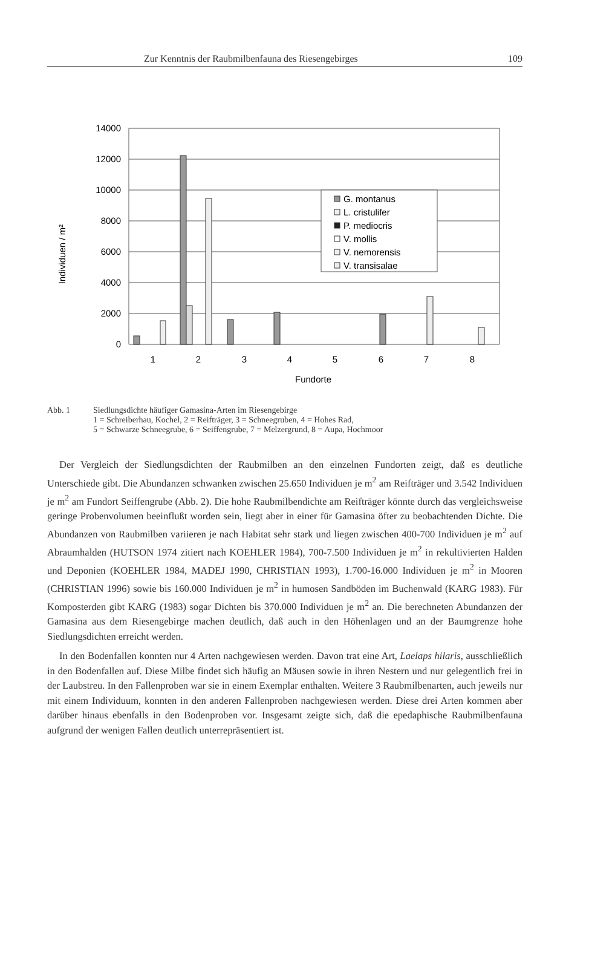Zur Kenntnis der Raubmilbenfauna des Riesengebirges 109
Individuen / m²
14000
12000
10000
8000
6000
4000
2000
0
1
2
3
4
5
6
7
8
Fundorte
G. montanus
L. cristulifer
P. mediocris
V. mollis
V. nemorensis
V. transisalae
Abb. 1 Siedlungsdichte häufiger Gamasina-Arten im Riesengebirge
1 = Schreiberhau, Kochel, 2 = Reifträger, 3 = Schneegruben, 4 = Hohes Rad,
5 = Schwarze Schneegrube, 6 = Seiffengrube, 7 = Melzergrund, 8 = Aupa, Hochmoor
Der Vergleich der Siedlungsdichten der Raubmilben an den einzelnen Fundorten zeigt, daß es deutliche Unterschiede gibt. Die Abundanzen schwanken zwischen 25.650 Individuen je m<sup>2</sup> am Reifträger und 3.542 Individuen je m<sup>2</sup> am Fundort Seiffengrube (Abb. 2). Die hohe Raubmilbendichte am Reifträger könnte durch das vergleichsweise geringe Probenvolumen beeinflußt worden sein, liegt aber in einer für Gamasina öfter zu beobachtenden Dichte. Die Abundanzen von Raubmilben variieren je nach Habitat sehr stark und liegen zwischen 400-700 Individuen je m<sup>2</sup> auf Abraumhalden (HUTSON 1974 zitiert nach KOEHLER 1984), 700-7.500 Individuen je m<sup>2</sup> in rekultivierten Halden und Deponien (KOEHLER 1984, MADEJ 1990, CHRISTIAN 1993), 1.700-16.000 Individuen je m<sup>2</sup> in Mooren (CHRISTIAN 1996) sowie bis 160.000 Individuen je m<sup>2</sup> in humosen Sandböden im Buchenwald (KARG 1983). Für Komposterden gibt KARG (1983) sogar Dichten bis 370.000 Individuen je m<sup>2</sup> an. Die berechneten Abundanzen der Gamasina aus dem Riesengebirge machen deutlich, daß auch in den Höhenlagen und an der Baumgrenze hohe Siedlungsdichten erreicht werden.
In den Bodenfallen konnten nur 4 Arten nachgewiesen werden. Davon trat eine Art, Laelaps hilaris, ausschließlich in den Bodenfallen auf. Diese Milbe findet sich häufig an Mäusen sowie in ihren Nestern und nur gelegentlich frei in der Laubstreu. In den Fallenproben war sie in einem Exemplar enthalten. Weitere 3 Raubmilbenarten, auch jeweils nur mit einem Individuum, konnten in den anderen Fallenproben nachgewiesen werden. Diese drei Arten kommen aber darüber hinaus ebenfalls in den Bodenproben vor. Insgesamt zeigte sich, daß die epedaphische Raubmilbenfauna aufgrund der wenigen Fallen deutlich unterrepräsentiert ist.